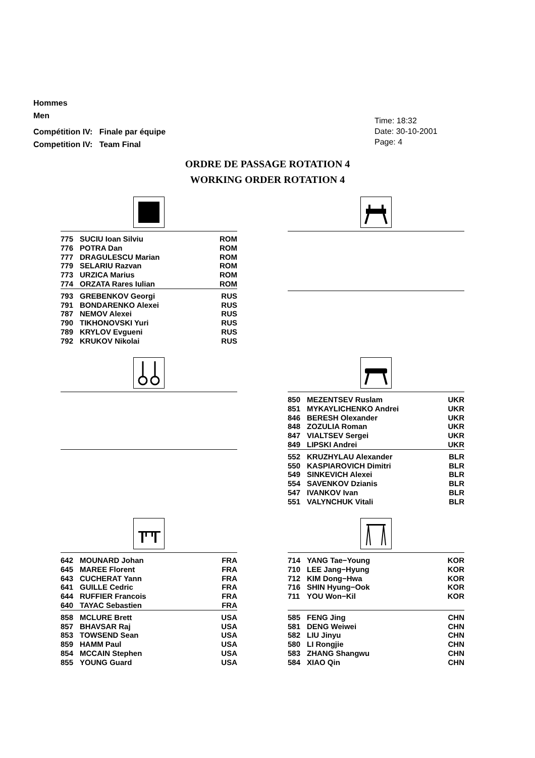Hommes
Men
Compétition IV: Finale par équipe
Competition IV: Team Final
Time: 18:32
Date: 30-10-2001
Page: 4
ORDRE DE PASSAGE ROTATION 4
WORKING ORDER ROTATION 4
| 775 | SUCIU Ioan Silviu | ROM |
| 776 | POTRA Dan | ROM |
| 777 | DRAGULESCU Marian | ROM |
| 779 | SELARIU Razvan | ROM |
| 773 | URZICA Marius | ROM |
| 774 | ORZATA Rares Iulian | ROM |
| 793 | GREBENKOV Georgi | RUS |
| 791 | BONDARENKO Alexei | RUS |
| 787 | NEMOV Alexei | RUS |
| 790 | TIKHONOVSKI Yuri | RUS |
| 789 | KRYLOV Evgueni | RUS |
| 792 | KRUKOV Nikolai | RUS |
| 850 | MEZENTSEV Ruslam | UKR |
| 851 | MYKAYLICHENKO Andrei | UKR |
| 846 | BERESH Olexander | UKR |
| 848 | ZOZULIA Roman | UKR |
| 847 | VIALTSEV Sergei | UKR |
| 849 | LIPSKI Andrei | UKR |
| 552 | KRUZHYLAU Alexander | BLR |
| 550 | KASPIAROVICH Dimitri | BLR |
| 549 | SINKEVICH Alexei | BLR |
| 554 | SAVENKOV Dzianis | BLR |
| 547 | IVANKOV Ivan | BLR |
| 551 | VALYNCHUK Vitali | BLR |
| 642 | MOUNARD Johan | FRA |
| 645 | MAREE Florent | FRA |
| 643 | CUCHERAT Yann | FRA |
| 641 | GUILLE Cedric | FRA |
| 644 | RUFFIER Francois | FRA |
| 640 | TAYAC Sebastien | FRA |
| 858 | MCLURE Brett | USA |
| 857 | BHAVSAR Raj | USA |
| 853 | TOWSEND Sean | USA |
| 859 | HAMM Paul | USA |
| 854 | MCCAIN Stephen | USA |
| 855 | YOUNG Guard | USA |
| 714 | YANG Tae−Young | KOR |
| 710 | LEE Jang−Hyung | KOR |
| 712 | KIM Dong−Hwa | KOR |
| 716 | SHIN Hyung−Ook | KOR |
| 711 | YOU Won−Kil | KOR |
| 585 | FENG Jing | CHN |
| 581 | DENG Weiwei | CHN |
| 582 | LIU Jinyu | CHN |
| 580 | LI Rongjie | CHN |
| 583 | ZHANG Shangwu | CHN |
| 584 | XIAO Qin | CHN |